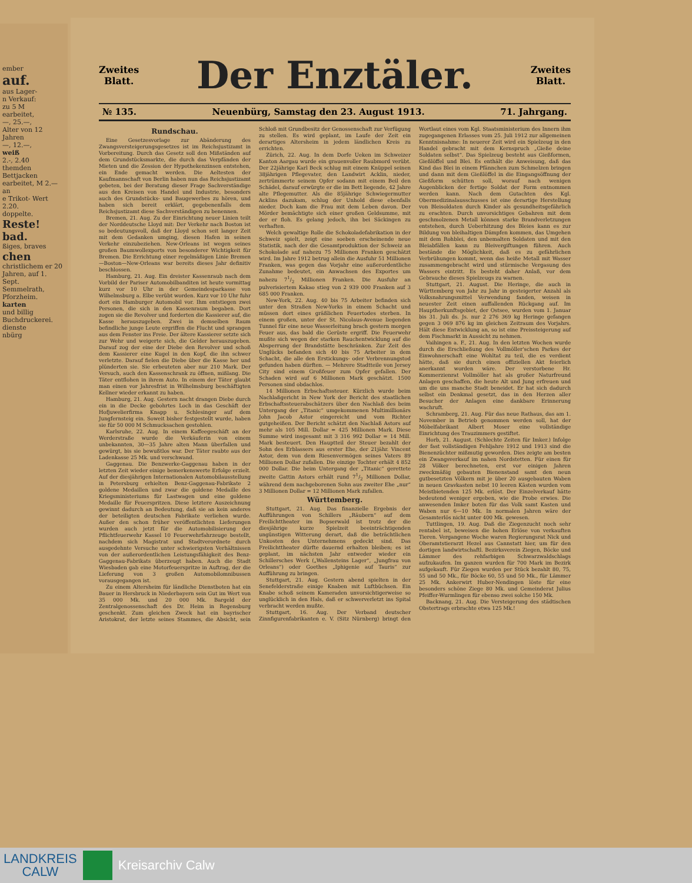ember
auf.
aus Lager-
n Verkauf:
zu 5 M
earbeitet,
—, 25.—,
Alter von 12 Jahren
—, 12.—,
weiß
2.-, 2.40
themden Bettjacken
earbeitet, M 2.— an
e Trikot- Wert
2.20.
doppelte.
Reste!
bad.
ßiges, braves
chen
christlichem er 20 Jahren, auf 1. Sept.
Semmelrath, Pforzheim.
karten
und billig Buchdruckerei.
dienste
nbürg
Zweites
Blatt.
Der Enztäler.
Zweites
Blatt.
№ 135. Neuenbürg, Samstag den 23. August 1913. 71. Jahrgang.
Rundschau.
Eine Gesetzesvorlage zur Abänderung des Zwangsversteigerungsgesetzes ist im Reichsjustizamt in Vorbereitung. Durch das Gesetz soll den Mißständen auf dem Grundstücksmarkte, die durch das Verpfänden der Mieten und die Zession der Hypothekenzinsen entstehen, ein Ende gemacht werden. Die Aeltesten der Kaufmannschaft von Berlin haben nun das Reichsjustizamt gebeten, bei der Beratung dieser Frage Sachverständige aus den Kreisen von Handel und Industrie, besonders auch des Grundstücks- und Baugewerbes zu hören, und haben sich bereit erklärt, gegebenenfalls dem Reichsjustizamt diese Sachverständigen zu benennen.
Bremen, 21. Aug. Zu der Einrichtung neuer Linien teilt der Norddeutsche Lloyd mit: Der Verkehr nach Boston ist so bedeutungsvoll, daß der Lloyd schon seit langer Zeit mit dem Gedanken umging, diesen Hafen in seinen Verkehr einzubeziehen. New-Orleans ist wegen seines großen Baumwollexports von besonderer Wichtigkeit für Bremen. Die Errichtung einer regelmäßigen Linie Bremen—Boston—New-Orleans war bereits dieses Jahr definitiv beschlossen.
Hamburg, 21. Aug. Ein dreister Kassenraub nach dem Vorbild der Pariser Automobilbanditen ist heute vormittag kurz vor 10 Uhr in der Gemeindesparkasse von Wilhelmsburg a. Elbe verübt worden. Kurz vor 10 Uhr fuhr dort ein Hamburger Automobil vor. Ihm entstiegen zwei Personen, die sich in den Kassenraum begaben. Dort zogen sie die Revolver und forderten die Kassierer auf, die Kasse herauszugeben. Zwei in demselben Raum befindliche junge Leute ergriffen die Flucht und sprangen aus dem Fenster ins Freie. Der ältere Kassierer setzte sich zur Wehr und weigerte sich, die Gelder herauszugeben. Darauf zog der eine der Diebe den Revolver und schoß dem Kassierer eine Kugel in den Kopf, die ihn schwer verletzte. Darauf fielen die Diebe über die Kasse her und plünderten sie. Sie erbeuteten aber nur 210 Mark. Der Versuch, auch den Kassenschrank zu öffnen, mißlang. Die Täter entflohen in ihrem Auto. In einem der Täter glaubt man einen vor Jahresfrist in Wilhelmsburg beschäftigten Kellner wieder erkannt zu haben.
Hamburg, 21. Aug. Gestern nacht drangen Diebe durch ein in die Decke gebohrtes Loch in das Geschäft der Hofjuwelierfirma Knapp u. Schlesinger auf dem Jungfernsteig ein. Soweit bisher festgestellt wurde, haben sie für 50 000 M Schmucksachen gestohlen.
Karlsruhe, 22. Aug. In einem Kaffeegeschäft an der Werderstraße wurde die Verkäuferin von einem unbekannten, 30—35 Jahre alten Mann überfallen und gewürgt, bis sie bewußtlos war. Der Täter raubte aus der Ladenkasse 25 Mk. und verschwand.
Gaggenau. Die Benzwerke-Gaggenau haben in der letzten Zeit wieder einige bemerkenswerte Erfolge erzielt. Auf der diesjährigen Internationalen Automobilausstellung in Petersburg erhielten Benz-Gaggenau-Fabrikate 2 goldene Medaillen und zwar die goldene Medaille des Kriegsministeriums für Lastwagen und eine goldene Medaille für Feuerspritzen. Diese letztere Auszeichnung gewinnt dadurch an Bedeutung, daß sie an kein anderes der beteiligten deutschen Fabrikate verliehen wurde. Außer den schon früher veröffentlichten Lieferungen wurden auch jetzt für die Automobilisierung der Pflichtfeuerwehr Kassel 10 Feuerwehrfahrzeuge bestellt, nachdem sich Magistrat und Stadtverordnete durch ausgedehnte Versuche unter schwierigsten Verhältnissen von der außerordentlichen Leistungsfähigkeit des Benz-Gaggenau-Fabrikats überzeugt haben. Auch die Stadt Wiesbaden gab eine Motorfeuerspritze in Auftrag, der die Lieferung von 3 großen Automobilomnibussen vorausgegangen ist.
Zu einem Altersheim für ländliche Dienstboten hat ein Bauer in Hersbruck in Niederbayern sein Gut im Wert von 35 000 Mk. und 20 000 Mk. Bargeld der Zentralgenossenschaft des Dr. Heim in Regensburg geschenkt. Zum gleichen Zweck hat ein bayrischer Aristokrat, der letzte seines Stammes, die Absicht, sein Schloß mit Grundbesitz der Genossenschaft zur Verfügung zu stellen. Es wird geplant, im Laufe der Zeit ein derartiges Altersheim in jedem ländlichen Kreis zu errichten.
Zürich, 22. Aug. In dem Dorfe Ueken im Schweizer Kanton Aargau wurde ein grauenvoller Raubmord verübt. Der 22jährige Karl Beck schlug mit einem Knüppel seinen 38jährigen Pflegevater, den Landwirt Acklin, nieder, zertrümmerte seinem Opfer sodann mit einem Beil den Schädel, darauf erwürgte er die im Bett liegende, 42 Jahre alte Pflegemutter. Als die 85jährige Schwiegermutter Acklins dazukam, schlug der Unhold diese ebenfalls nieder. Doch kam die Frau mit dem Leben davon. Der Mörder bemächtigte sich einer großen Geldsumme, mit der er floh. Es gelang jedoch, ihn bei Säckingen zu verhaften.
Welch gewaltige Rolle die Schokoladefabrikation in der Schweiz spielt, zeigt eine soeben erscheinende neue Statistik, nach der die Gesamtproduktion der Schweiz an Schokolade auf nahezu 75 Millionen Franken geschätzt wird. Im Jahre 1912 betrug allein die Ausfuhr 51 Millionen Franken, was gegen das Vorjahr eine außerordentliche Zunahme bedeutet, ein Anwachsen des Exportes um nahezu 71/2 Millionen Franken. Die Ausfuhr an pulverisiertem Kakao stieg von 2 939 000 Franken auf 3 685 000 Franken.
New-York, 22. Aug. 40 bis 75 Arbeiter befinden sich unter den Straßen New-Yorks in einem Schacht und müssen dort eines gräßlichen Feuertodes sterben. In einem großen, unter der St. Nicolaus-Avenue liegenden Tunnel für eine neue Wasserleitung brach gestern morgen Feuer aus, das bald die Gerüste ergriff. Die Feuerwehr mußte sich wegen der starken Rauchentwicklung auf die Absperrung der Brandstätte beschränken. Zur Zeit des Unglücks befanden sich 40 bis 75 Arbeiter in dem Schacht, die alle den Erstickungs- oder Verbrennungstod gefunden haben dürften. — Mehrere Stadtteile von Jersey City sind einem Großfeuer zum Opfer gefallen. Der Schaden wird auf 6 Millionen Mark geschätzt. 1500 Personen sind obdachlos.
14 Millionen Erbschaftssteuer. Kürzlich wurde beim Nachlaßgericht in New York der Bericht des staatlichen Erbschaftssteuerabschätzers über den Nachlaß des beim Untergang der „Titanic“ umgekommenen Multimillionärs John Jacob Astor eingereicht und vom Richter gutgeheißen. Der Bericht schätzt den Nachlaß Astors auf mehr als 105 Mill. Dollar = 425 Millionen Mark. Diese Summe wird insgesamt mit 3 316 992 Dollar = 14 Mill. Mark besteuert. Den Hauptteil der Steuer bezahlt der Sohn des Erblassers aus erster Ehe, der 21jähr. Vincent Astor, dem von dem Riesenvermögen seines Vaters 89 Millionen Dollar zufallen. Die einzige Tochter erhält 4 852 000 Dollar. Die beim Untergang der „Titanic“ gerettete zweite Gattin Astors erhält rund 71/2 Millionen Dollar, während dem nachgeborenen Sohn aus zweiter Ehe „nur“ 3 Millionen Dollar = 12 Millionen Mark zufallen.
Württemberg.
Stuttgart, 21. Aug. Das finanzielle Ergebnis der Aufführungen von Schillers „Räubern“ auf dem Freilichttheater im Bopserwald ist trotz der die diesjährige kurze Spielzeit beeinträchtigenden ungünstigen Witterung derart, daß die beträchtlichen Unkosten des Unternehmens gedeckt sind. Das Freilichttheater dürfte dauernd erhalten bleiben; es ist geplant, im nächsten Jahr entweder wieder ein Schillersches Werk („Wallensteins Lager“, „Jungfrau von Orleans“) oder Goethes „Iphigenie auf Tauris“ zur Aufführung zu bringen.
Stuttgart, 21. Aug. Gestern abend spielten in der Senefelderstraße einige Knaben mit Luftbüchsen. Ein Knabe schoß seinem Kameraden unvorsichtigerweise so unglücklich in den Hals, daß er schwerverletzt ins Spital verbracht werden mußte.
Stuttgart, 16. Aug. Der Verband deutscher Zinnfigurenfabrikanten e. V. (Sitz Nürnberg) bringt den Wortlaut eines vom Kgl. Staatsministerium des Innern ihm zugegangenen Erlasses vom 25. Juli 1912 zur allgemeinen Kenntnisnahme: In neuerer Zeit wird ein Spielzeug in den Handel gebracht mit dem Kernspruch „Gieße deine Soldaten selbst“. Das Spielzeug besteht aus Gießformen, Gießlöffel und Blei. Es enthält die Anweisung, daß das Kind das Blei in einem Pfännchen zum Schmelzen bringen und dann mit dem Gießlöffel in die Eingangsöffnung der Gießform schütten soll, worauf nach wenigen Augenblicken der fertige Soldat der Form entnommen werden kann. Nach dem Gutachten des Kgl. Obermedizinalausschusses ist eine derartige Herstellung von Bleisoldaten durch Kinder als gesundheitsgefährlich zu erachten. Durch unvorsichtiges Gebahren mit dem geschmolzenen Metall können starke Brandverletzungen entstehen, durch Ueberhitzung des Bleies kann es zur Bildung von bleihaltigen Dämpfen kommen, das Umgehen mit dem Rohblei, den unbemalten Soldaten und mit den Bleiabfällen kann zu Bleivergiftungen führen. Auch bestände die Möglichkeit, daß es zu gefährlichen Verbrühungen kommt, wenn das heiße Metall mit Wasser zusammengebracht wird und stürmische Vergasung des Wassers eintritt. Es besteht daher Anlaß, vor dem Gebrauche dieses Spielzeugs zu warnen.
Stuttgart, 21. August. Die Heringe, die auch in Württemberg von Jahr zu Jahr in gesteigerter Anzahl als Volksnahrungsmittel Verwendung fanden, weisen in neuester Zeit einen auffallenden Rückgang auf. Im Hauptherkunftsgebiet, der Ostsee, wurden vom 1. Januar bis 31. Juli ds. Js. nur 2 276 369 kg Heringe gefangen gegen 3 069 876 kg im gleichen Zeitraum des Vorjahrs. Hält diese Entwicklung an, so ist eine Preissteigerung auf dem Fischmarkt in Aussicht zu nehmen.
Vaihingen a. F., 21. Aug. In den letzten Wochen wurde durch die Erschließung des Vollmöller'schen Parkes der Einwohnerschaft eine Wohltat zu teil, die es verdient hätte, daß sie durch einen offiziellen Akt feierlich anerkannt worden wäre. Der verstorbene Hr. Kommerzienrat Vollmöller hat als großer Naturfreund Anlagen geschaffen, die heute Alt und Jung erfreuen und um die uns manche Stadt beneidet. Er hat sich dadurch selbst ein Denkmal gesetzt, das in den Herzen aller Besucher der Anlagen eine dankbare Erinnerung wachruft.
Schramberg, 21. Aug. Für das neue Rathaus, das am 1. November in Betrieb genommen werden soll, hat der Möbelfabrikant Albert Moser eine vollständige Einrichtung des Trauzimmers gestiftet.
Horb, 21. August. (Schlechte Zeiten für Imker.) Infolge der fast vollständigen Fehljahre 1912 und 1913 sind die Bienenzüchter mißmutig geworden. Dies zeigte am besten ein Zwangsverkauf im nahen Nordstetten. Für einen für 28 Völker berechneten, erst vor einigen Jahren zweckmäßig gebauten Bienenstand samt den neun gutbesetzten Völkern mit je über 20 ausgebauten Waben in neuen Gravkasten nebst 10 leeren Kästen wurden vom Meistbietenden 125 Mk. erlöst. Der Einzelverkauf hätte bedeutend weniger ergeben, wie die Probe erwies. Die anwesenden Imker boten für das Volk samt Kasten und Waben nur 6—10 Mk. In normalen Jahren wäre der Gesamterlös nicht unter 400 Mk. gewesen.
Tuttlingen, 19. Aug. Daß die Ziegenzucht noch sehr rentabel ist, beweisen die hohen Erlöse von verkauften Tieren. Vergangene Woche waren Regierungsrat Nick und Oberamtstierarzt Hezel aus Cannstatt hier, um für den dortigen landwirtschaftl. Bezirksverein Ziegen, Böcke und Lämmer des rehfarbigen Schwarzwaldschlags aufzukaufen. Im ganzen wurden für 700 Mark im Bezirk aufgekauft. Für Ziegen wurden per Stück bezahlt 80, 75, 55 und 50 Mk., für Böcke 60, 55 und 50 Mk., für Lämmer 25 Mk. Ankerwirt Huber-Nendingen löste für eine besonders schöne Ziege 80 Mk. und Gemeinderat Julius Pfeiffer-Wurmlingen für ebenso zwei solche 150 Mk.
Backnang, 21. Aug. Die Versteigerung des städtischen Obstertrags erbrachte etwa 125 Mk.!
LANDKREIS
CALW
Kreisarchiv Calw